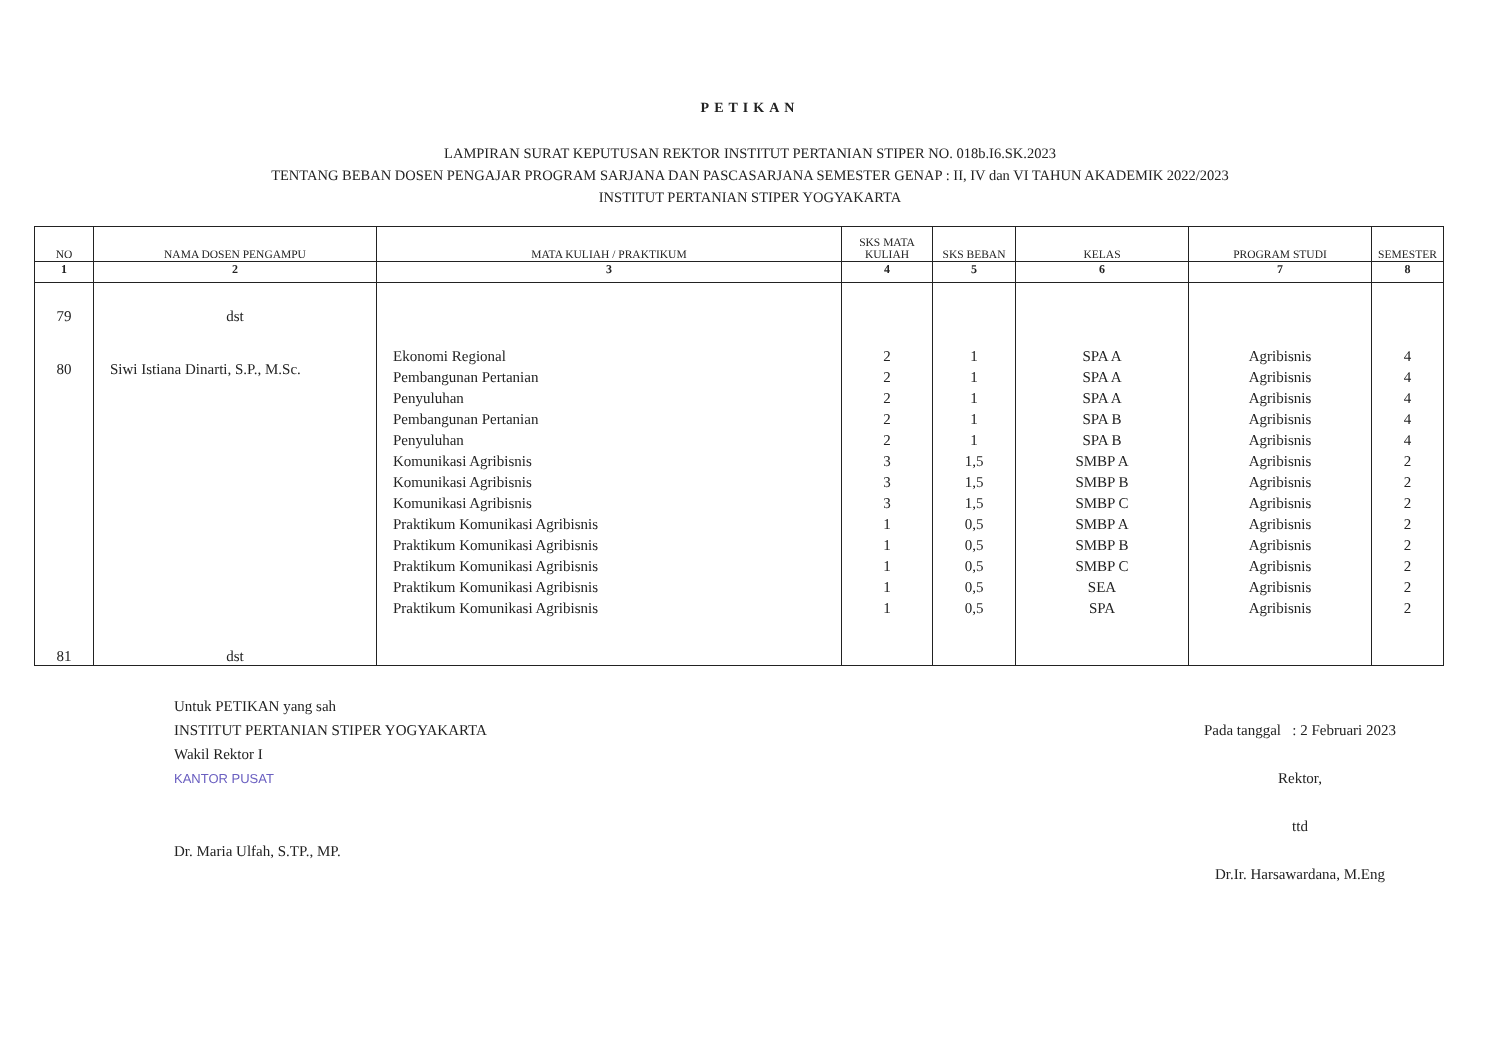PETIKAN
LAMPIRAN SURAT KEPUTUSAN REKTOR INSTITUT PERTANIAN STIPER NO. 018b.I6.SK.2023
TENTANG BEBAN DOSEN PENGAJAR PROGRAM SARJANA DAN PASCASARJANA SEMESTER GENAP : II, IV dan VI TAHUN AKADEMIK 2022/2023
INSTITUT PERTANIAN STIPER YOGYAKARTA
| NO | NAMA DOSEN PENGAMPU | MATA KULIAH / PRAKTIKUM | SKS MATA KULIAH | SKS BEBAN | KELAS | PROGRAM STUDI | SEMESTER |
| --- | --- | --- | --- | --- | --- | --- | --- |
| 1 | 2 | 3 | 4 | 5 | 6 | 7 | 8 |
| 79 80 81 | dst Siwi Istiana Dinarti, S.P., M.Sc. dst | Ekonomi Regional Pembangunan Pertanian Penyuluhan Pembangunan Pertanian Penyuluhan Komunikasi Agribisnis Komunikasi Agribisnis Komunikasi Agribisnis Praktikum Komunikasi Agribisnis Praktikum Komunikasi Agribisnis Praktikum Komunikasi Agribisnis Praktikum Komunikasi Agribisnis Praktikum Komunikasi Agribisnis | 2 2 2 2 2 3 3 3 1 1 1 1 1 | 1 1 1 1 1 1,5 1,5 1,5 0,5 0,5 0,5 0,5 0,5 | SPA A SPA A SPA A SPA B SPA B SMBP A SMBP B SMBP C SMBP A SMBP B SMBP C SEA SPA | Agribisnis Agribisnis Agribisnis Agribisnis Agribisnis Agribisnis Agribisnis Agribisnis Agribisnis Agribisnis Agribisnis Agribisnis Agribisnis | 4 4 4 4 4 2 2 2 2 2 2 2 2 |
Untuk PETIKAN yang sah
INSTITUT PERTANIAN STIPER YOGYAKARTA
Wakil Rektor I
KANTOR PUSAT
Dr. Maria Ulfah, S.TP., MP.
Pada tanggal : 2 Februari 2023
Rektor,
ttd
Dr.Ir. Harsawardana, M.Eng